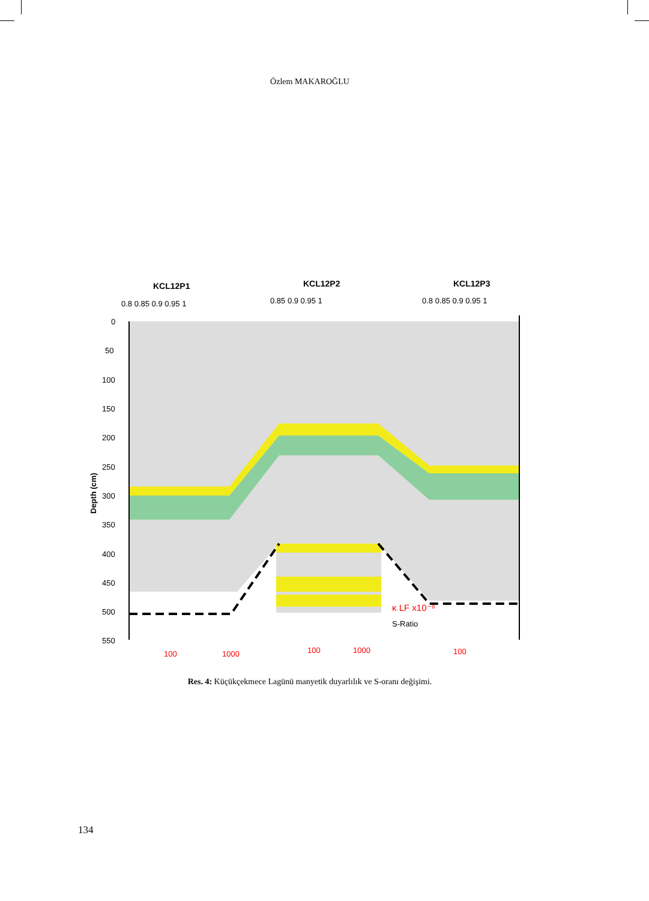Özlem MAKAROĞLU
KCL12P1
KCL12P2
KCL12P3
0.8 0.85 0.9 0.95 1
0.85 0.9 0.95 1
0.8 0.85 0.9 0.95 1
0
50
100
150
200
250
300
350
400
450
500
550
Depth (cm)
100
1000
100
1000
100
κ LF x10⁻⁸
S-Ratio
Res. 4: Küçükçekmece Lagünü manyetik duyarlılık ve S-oranı değişimi.
134